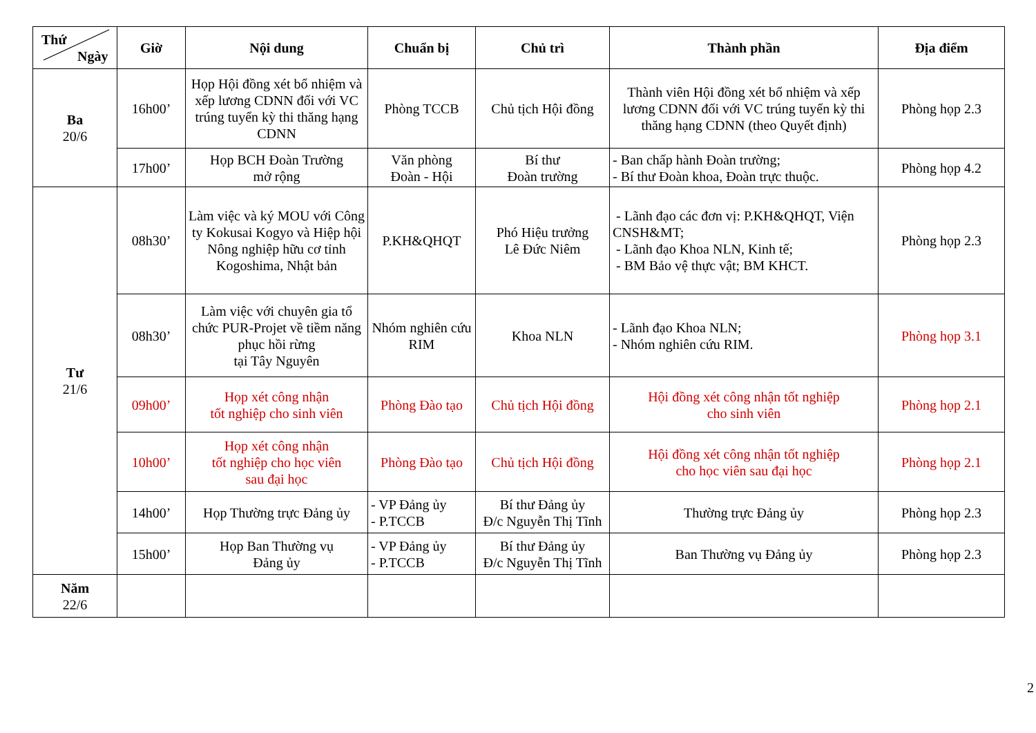| Thứ Ngày | Giờ | Nội dung | Chuẩn bị | Chủ trì | Thành phần | Địa điểm |
| --- | --- | --- | --- | --- | --- | --- |
| Ba 20/6 | 16h00’ | Họp Hội đồng xét bổ nhiệm và xếp lương CDNN đối với VC trúng tuyển kỳ thi thăng hạng CDNN | Phòng TCCB | Chủ tịch Hội đồng | Thành viên Hội đồng xét bổ nhiệm và xếp lương CDNN đối với VC trúng tuyển kỳ thi thăng hạng CDNN (theo Quyết định) | Phòng họp 2.3 |
| | 17h00’ | Họp BCH Đoàn Trường mở rộng | Văn phòng Đoàn - Hội | Bí thư Đoàn trường | - Ban chấp hành Đoàn trường; - Bí thư Đoàn khoa, Đoàn trực thuộc. | Phòng họp 4.2 |
| Tư 21/6 | 08h30’ | Làm việc và ký MOU với Công ty Kokusai Kogyo và Hiệp hội Nông nghiệp hữu cơ tỉnh Kogoshima, Nhật bản | P.KH&QHQT | Phó Hiệu trưởng Lê Đức Niêm | - Lãnh đạo các đơn vị: P.KH&QHQT, Viện CNSH&MT; - Lãnh đạo Khoa NLN, Kinh tế; - BM Bảo vệ thực vật; BM KHCT. | Phòng họp 2.3 |
| | 08h30’ | Làm việc với chuyên gia tổ chức PUR-Projet về tiềm năng phục hồi rừng tại Tây Nguyên | Nhóm nghiên cứu RIM | Khoa NLN | - Lãnh đạo Khoa NLN; - Nhóm nghiên cứu RIM. | Phòng họp 3.1 |
| | 09h00’ | Họp xét công nhận tốt nghiệp cho sinh viên | Phòng Đào tạo | Chủ tịch Hội đồng | Hội đồng xét công nhận tốt nghiệp cho sinh viên | Phòng họp 2.1 |
| | 10h00’ | Họp xét công nhận tốt nghiệp cho học viên sau đại học | Phòng Đào tạo | Chủ tịch Hội đồng | Hội đồng xét công nhận tốt nghiệp cho học viên sau đại học | Phòng họp 2.1 |
| | 14h00’ | Họp Thường trực Đảng ủy | - VP Đảng ủy - P.TCCB | Bí thư Đảng ủy Đ/c Nguyễn Thị Tĩnh | Thường trực Đảng ủy | Phòng họp 2.3 |
| | 15h00’ | Họp Ban Thường vụ Đảng ủy | - VP Đảng ủy - P.TCCB | Bí thư Đảng ủy Đ/c Nguyễn Thị Tĩnh | Ban Thường vụ Đảng ủy | Phòng họp 2.3 |
| Năm 22/6 | | | | | | |
2